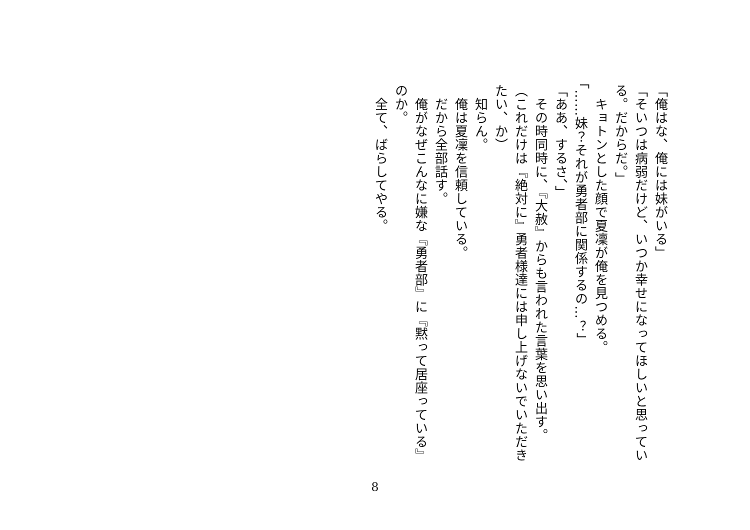「俺はな、俺には妹がいる」
「そいつは病弱だけど、いつか幸せになってほしいと思っている。だからだ。」
　キョトンとした顔で夏凜が俺を見つめる。
「……妹？それが勇者部に関係するの…？」
「ああ、するさ、」
　その時同時に、『大赦』からも言われた言葉を思い出す。
（これだけは『絶対に』勇者様達には申し上げないでいただきたい、か）
　知らん。
　俺は夏凜を信頼している。
　だから全部話す。
　俺がなぜこんなに嫌な『勇者部』に『黙って居座っている』のか。
　全て、ばらしてやる。
8